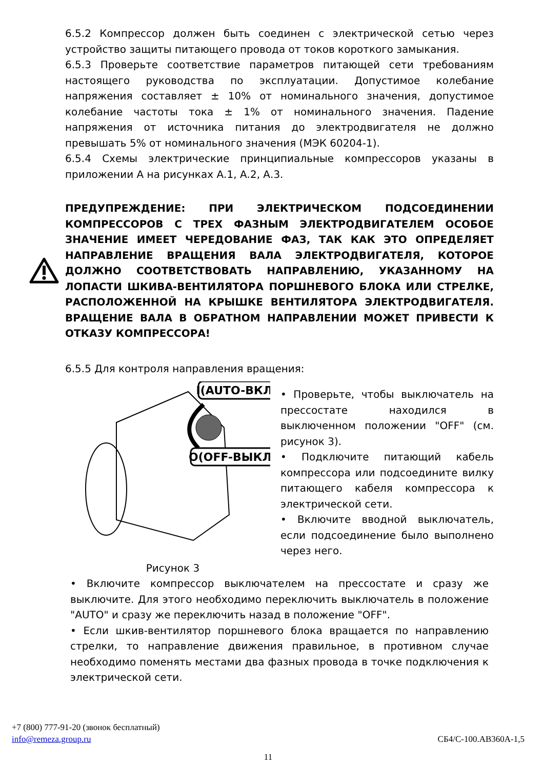6.5.2 Компрессор должен быть соединен с электрической сетью через устройство защиты питающего провода от токов короткого замыкания.
6.5.3 Проверьте соответствие параметров питающей сети требованиям настоящего руководства по эксплуатации. Допустимое колебание напряжения составляет ± 10% от номинального значения, допустимое колебание частоты тока ± 1% от номинального значения. Падение напряжения от источника питания до электродвигателя не должно превышать 5% от номинального значения (МЭК 60204-1).
6.5.4 Схемы электрические принципиальные компрессоров указаны в приложении А на рисунках А.1, А.2, А.3.
ПРЕДУПРЕЖДЕНИЕ: ПРИ ЭЛЕКТРИЧЕСКОМ ПОДСОЕДИНЕНИИ КОМПРЕССОРОВ С ТРЕХ ФАЗНЫМ ЭЛЕКТРОДВИГАТЕЛЕМ ОСОБОЕ ЗНАЧЕНИЕ ИМЕЕТ ЧЕРЕДОВАНИЕ ФАЗ, ТАК КАК ЭТО ОПРЕДЕЛЯЕТ НАПРАВЛЕНИЕ ВРАЩЕНИЯ ВАЛА ЭЛЕКТРОДВИГАТЕЛЯ, КОТОРОЕ ДОЛЖНО СООТВЕТСТВОВАТЬ НАПРАВЛЕНИЮ, УКАЗАННОМУ НА ЛОПАСТИ ШКИВА-ВЕНТИЛЯТОРА ПОРШНЕВОГО БЛОКА ИЛИ СТРЕЛКЕ, РАСПОЛОЖЕННОЙ НА КРЫШКЕ ВЕНТИЛЯТОРА ЭЛЕКТРОДВИГАТЕЛЯ. ВРАЩЕНИЕ ВАЛА В ОБРАТНОМ НАПРАВЛЕНИИ МОЖЕТ ПРИВЕСТИ К ОТКАЗУ КОМПРЕССОРА!
6.5.5 Для контроля направления вращения:
I(AUTO-ВКЛ)
O(OFF-ВЫКЛ)
Рисунок 3
• Проверьте, чтобы выключатель на прессостате находился в выключенном положении "OFF" (см. рисунок 3).
• Подключите питающий кабель компрессора или подсоедините вилку питающего кабеля компрессора к электрической сети.
• Включите вводной выключатель, если подсоединение было выполнено через него.
• Включите компрессор выключателем на прессостате и сразу же выключите. Для этого необходимо переключить выключатель в положение "AUTO" и сразу же переключить назад в положение "OFF".
• Если шкив-вентилятор поршневого блока вращается по направлению стрелки, то направление движения правильное, в противном случае необходимо поменять местами два фазных провода в точке подключения к электрической сети.
+7 (800) 777-91-20 (звонок бесплатный)
info@remeza.group.ru СБ4/С-100.АВ360А-1,5
11